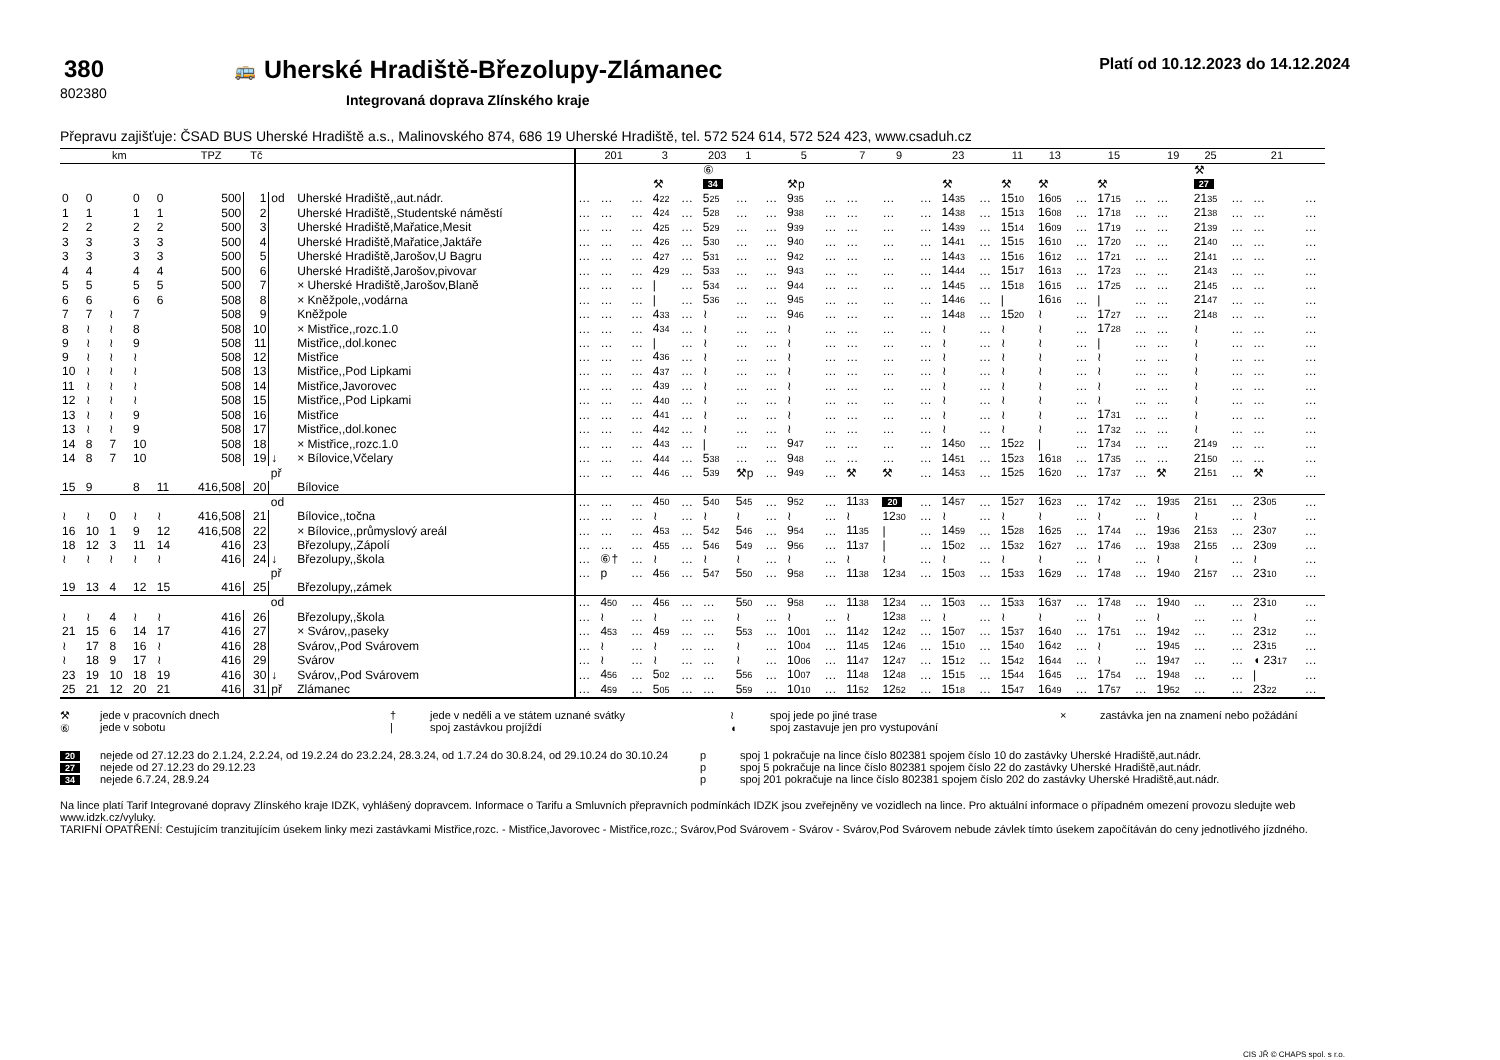380
802380
🚌 Uherské Hradiště-Březolupy-Zlámanec
Integrovaná doprava Zlínského kraje
Platí od 10.12.2023 do 14.12.2024
Přepravu zajišťuje: ČSAD BUS Uherské Hradiště a.s., Malinovského 874, 686 19 Uherské Hradiště, tel. 572 524 614, 572 524 423, www.csaduh.cz
| km | | | | | TPZ | Tč | | | | 201 | | 3 | | 203 | 1 | | 5 | | 7 | 9 | | 23 | | 11 | 13 | | 15 | | 19 | 25 | | 21 | |
| --- | --- | --- | --- | --- | --- | --- | --- | --- | --- | --- | --- | --- | --- | --- | --- | --- | --- | --- | --- | --- | --- | --- | --- | --- | --- | --- | --- | --- | --- | --- | --- | --- | --- |
| | | | | | | | | | | | | | | ⑥ | | | | | | | | | | | | | | | | ⚒ | | | |
| | | | | | | | | | | | | ⚒ | | 34 | | | ⚒p | | | | | ⚒ | | ⚒ | ⚒ | | ⚒ | | | 27 | | | |
| 0 | 0 | | 0 | 0 | 500 | 1 | od | Uherské Hradiště,,aut.nádr. | … | … | … | 4 22 | … | 5 25 | … | … | 9 35 | … | … | … | … | 14 35 | … | 15 10 | 16 05 | … | 17 15 | … | … | 21 35 | … | … | … |
| 1 | 1 | | 1 | 1 | 500 | 2 | | Uherské Hradiště,,Studentské náměstí | … | … | … | 4 24 | … | 5 28 | … | … | 9 38 | … | … | … | … | 14 38 | … | 15 13 | 16 08 | … | 17 18 | … | … | 21 38 | … | … | … |
| 2 | 2 | | 2 | 2 | 500 | 3 | | Uherské Hradiště,Mařatice,Mesit | … | … | … | 4 25 | … | 5 29 | … | … | 9 39 | … | … | … | … | 14 39 | … | 15 14 | 16 09 | … | 17 19 | … | … | 21 39 | … | … | … |
| 3 | 3 | | 3 | 3 | 500 | 4 | | Uherské Hradiště,Mařatice,Jaktáře | … | … | … | 4 26 | … | 5 30 | … | … | 9 40 | … | … | … | … | 14 41 | … | 15 15 | 16 10 | … | 17 20 | … | … | 21 40 | … | … | … |
| 3 | 3 | | 3 | 3 | 500 | 5 | | Uherské Hradiště,Jarošov,U Bagru | … | … | … | 4 27 | … | 5 31 | … | … | 9 42 | … | … | … | … | 14 43 | … | 15 16 | 16 12 | … | 17 21 | … | … | 21 41 | … | … | … |
| 4 | 4 | | 4 | 4 | 500 | 6 | | Uherské Hradiště,Jarošov,pivovar | … | … | … | 4 29 | … | 5 33 | … | … | 9 43 | … | … | … | … | 14 44 | … | 15 17 | 16 13 | … | 17 23 | … | … | 21 43 | … | … | … |
| 5 | 5 | | 5 | 5 | 500 | 7 | | × Uherské Hradiště,Jarošov,Blaně | … | … | … | / | … | 5 34 | … | … | 9 44 | … | … | … | … | 14 45 | … | 15 18 | 16 15 | … | 17 25 | … | … | 21 45 | … | … | … |
| 6 | 6 | | 6 | 6 | 508 | 8 | | × Kněžpole,,vodárna | … | … | … | / | … | 5 36 | … | … | 9 45 | … | … | … | … | 14 46 | … | / | 16 16 | … | / | … | … | 21 47 | … | … | … |
| 7 | 7 | ≀ | 7 | | 508 | 9 | | Kněžpole | … | … | … | 4 33 | … | ≀ | … | … | 9 46 | … | … | … | … | 14 48 | … | 15 20 | ≀ | … | 17 27 | … | … | 21 48 | … | … | … |
| 8 | ≀ | ≀ | 8 | | 508 | 10 | | × Mistřice,,rozc.1.0 | … | … | … | 4 34 | … | ≀ | … | … | ≀ | … | … | … | … | ≀ | … | ≀ | ≀ | … | 17 28 | … | … | ≀ | … | … | … |
| 9 | ≀ | ≀ | 9 | | 508 | 11 | | Mistřice,,dol.konec | … | … | … | / | … | ≀ | … | … | ≀ | … | … | … | … | ≀ | … | ≀ | ≀ | … | / | … | … | ≀ | … | … | … |
| 9 | ≀ | ≀ | ≀ | | 508 | 12 | | Mistřice | … | … | … | 4 36 | … | ≀ | … | … | ≀ | … | … | … | … | ≀ | … | ≀ | ≀ | … | ≀ | … | … | ≀ | … | … | … |
| 10 | ≀ | ≀ | ≀ | | 508 | 13 | | Mistřice,,Pod Lipkami | … | … | … | 4 37 | … | ≀ | … | … | ≀ | … | … | … | … | ≀ | … | ≀ | ≀ | … | ≀ | … | … | ≀ | … | … | … |
| 11 | ≀ | ≀ | ≀ | | 508 | 14 | | Mistřice,Javorovec | … | … | … | 4 39 | … | ≀ | … | … | ≀ | … | … | … | … | ≀ | … | ≀ | ≀ | … | ≀ | … | … | ≀ | … | … | … |
| 12 | ≀ | ≀ | ≀ | | 508 | 15 | | Mistřice,,Pod Lipkami | … | … | … | 4 40 | … | ≀ | … | … | ≀ | … | … | … | … | ≀ | … | ≀ | ≀ | … | ≀ | … | … | ≀ | … | … | … |
| 13 | ≀ | ≀ | 9 | | 508 | 16 | | Mistřice | … | … | … | 4 41 | … | ≀ | … | … | ≀ | … | … | … | … | ≀ | … | ≀ | ≀ | … | 17 31 | … | … | ≀ | … | … | … |
| 13 | ≀ | ≀ | 9 | | 508 | 17 | | Mistřice,,dol.konec | … | … | … | 4 42 | … | ≀ | … | … | ≀ | … | … | … | … | ≀ | … | ≀ | ≀ | … | 17 32 | … | … | ≀ | … | … | … |
| 14 | 8 | 7 | 10 | | 508 | 18 | | × Mistřice,,rozc.1.0 | … | … | … | 4 43 | … | / | … | … | 9 47 | … | … | … | … | 14 50 | … | 15 22 | / | … | 17 34 | … | … | 21 49 | … | … | … |
| 14 | 8 | 7 | 10 | | 508 | 19 | ↓ | × Bílovice,Včelary | … | … | … | 4 44 | … | 5 38 | … | … | 9 48 | … | … | … | … | 14 51 | … | 15 23 | 16 18 | … | 17 35 | … | … | 21 50 | … | … | … |
| | | | | | | | př | | … | … | … | 4 46 | … | 5 39 | ⚒p | … | 9 49 | … | ⚒ | ⚒ | … | 14 53 | … | 15 25 | 16 20 | … | 17 37 | … | ⚒ | 21 51 | … | ⚒ | … |
| 15 | 9 | | 8 | 11 | 416,508 | 20 | | Bílovice | | | | | | | | | | | | | | | | | | | | | | | | | |
| | | | | | | | od | | … | … | … | 4 50 | … | 5 40 | 5 45 | … | 9 52 | … | 11 33 | 20 | … | 14 57 | … | 15 27 | 16 23 | … | 17 42 | … | 19 35 | 21 51 | … | 23 05 | … |
| ≀ | ≀ | 0 | ≀ | ≀ | 416,508 | 21 | | Bílovice,,točna | … | … | … | ≀ | … | ≀ | ≀ | … | ≀ | … | ≀ | 12 30 | … | ≀ | … | ≀ | ≀ | … | ≀ | … | ≀ | ≀ | … | ≀ | … |
| 16 | 10 | 1 | 9 | 12 | 416,508 | 22 | | × Bílovice,,průmyslový areál | … | … | … | 4 53 | … | 5 42 | 5 46 | … | 9 54 | … | 11 35 | / | … | 14 59 | … | 15 28 | 16 25 | … | 17 44 | … | 19 36 | 21 53 | … | 23 07 | … |
| 18 | 12 | 3 | 11 | 14 | 416 | 23 | | Březolupy,,Zápolí | … | … | … | 4 55 | … | 5 46 | 5 49 | … | 9 56 | … | 11 37 | / | … | 15 02 | … | 15 32 | 16 27 | … | 17 46 | … | 19 38 | 21 55 | … | 23 09 | … |
| ≀ | ≀ | ≀ | ≀ | ≀ | 416 | 24 | ↓ | Březolupy,,škola | … | ⑥† | … | ≀ | … | ≀ | ≀ | … | ≀ | … | ≀ | ≀ | … | ≀ | … | ≀ | ≀ | … | ≀ | … | ≀ | ≀ | … | ≀ | … |
| | | | | | | | př | | … | p | … | 4 56 | … | 5 47 | 5 50 | … | 9 58 | … | 11 38 | 12 34 | … | 15 03 | … | 15 33 | 16 29 | … | 17 48 | … | 19 40 | 21 57 | … | 23 10 | … |
| 19 | 13 | 4 | 12 | 15 | 416 | 25 | | Březolupy,,zámek | | | | | | | | | | | | | | | | | | | | | | | | | |
| | | | | | | | od | | … | 4 50 | … | 4 56 | … | … | 5 50 | … | 9 58 | … | 11 38 | 12 34 | … | 15 03 | … | 15 33 | 16 37 | … | 17 48 | … | 19 40 | … | … | 23 10 | … |
| ≀ | ≀ | 4 | ≀ | ≀ | 416 | 26 | | Březolupy,,škola | … | ≀ | … | ≀ | … | … | ≀ | … | ≀ | … | ≀ | 12 38 | … | ≀ | … | ≀ | ≀ | … | ≀ | … | ≀ | … | … | ≀ | … |
| 21 | 15 | 6 | 14 | 17 | 416 | 27 | | × Svárov,,paseky | … | 4 53 | … | 4 59 | … | … | 5 53 | … | 10 01 | … | 11 42 | 12 42 | … | 15 07 | … | 15 37 | 16 40 | … | 17 51 | … | 19 42 | … | … | 23 12 | … |
| ≀ | 17 | 8 | 16 | ≀ | 416 | 28 | | Svárov,,Pod Svárovem | … | ≀ | … | ≀ | … | … | ≀ | … | 10 04 | … | 11 45 | 12 46 | … | 15 10 | … | 15 40 | 16 42 | … | ≀ | … | 19 45 | … | … | 23 15 | … |
| ≀ | 18 | 9 | 17 | ≀ | 416 | 29 | | Svárov | … | ≀ | … | ≀ | … | … | ≀ | … | 10 06 | … | 11 47 | 12 47 | … | 15 12 | … | 15 42 | 16 44 | … | ≀ | … | 19 47 | … | … | ◖ 23 17 | … |
| 23 | 19 | 10 | 18 | 19 | 416 | 30 | ↓ | Svárov,,Pod Svárovem | … | 4 56 | … | 5 02 | … | … | 5 56 | … | 10 07 | … | 11 48 | 12 48 | … | 15 15 | … | 15 44 | 16 45 | … | 17 54 | … | 19 48 | … | … | / | … |
| 25 | 21 | 12 | 20 | 21 | 416 | 31 | př | Zlámanec | … | 4 59 | … | 5 05 | … | … | 5 59 | … | 10 10 | … | 11 52 | 12 52 | … | 15 18 | … | 15 47 | 16 49 | … | 17 57 | … | 19 52 | … | … | 23 22 | … |
⚒
⑥
jede v pracovních dnech
jede v sobotu
†
|
jede v neděli a ve státem uznané svátky
spoj zastávkou projíždí
≀
◖
spoj jede po jiné trase
spoj zastavuje jen pro vystupování
×
zastávka jen na znamení nebo požádání
20
nejede od 27.12.23 do 2.1.24, 2.2.24, od 19.2.24 do 23.2.24, 28.3.24, od 1.7.24 do 30.8.24, od 29.10.24 do 30.10.24
p
spoj 1 pokračuje na lince číslo 802381 spojem číslo 10 do zastávky Uherské Hradiště,aut.nádr.
27
nejede od 27.12.23 do 29.12.23
p
spoj 5 pokračuje na lince číslo 802381 spojem číslo 22 do zastávky Uherské Hradiště,aut.nádr.
34
nejede 6.7.24, 28.9.24
p
spoj 201 pokračuje na lince číslo 802381 spojem číslo 202 do zastávky Uherské Hradiště,aut.nádr.
Na lince platí Tarif Integrované dopravy Zlínského kraje IDZK, vyhlášený dopravcem. Informace o Tarifu a Smluvních přepravních podmínkách IDZK jsou zveřejněny ve vozidlech na lince. Pro aktuální informace o případném omezení provozu sledujte web www.idzk.cz/vyluky.
TARIFNÍ OPATŘENÍ: Cestujícím tranzitujícím úsekem linky mezi zastávkami Mistřice,rozc. - Mistřice,Javorovec - Mistřice,rozc.; Svárov,Pod Svárovem - Svárov - Svárov,Pod Svárovem nebude závlek tímto úsekem započítáván do ceny jednotlivého jízdného.
CIS JŘ © CHAPS spol. s r.o.